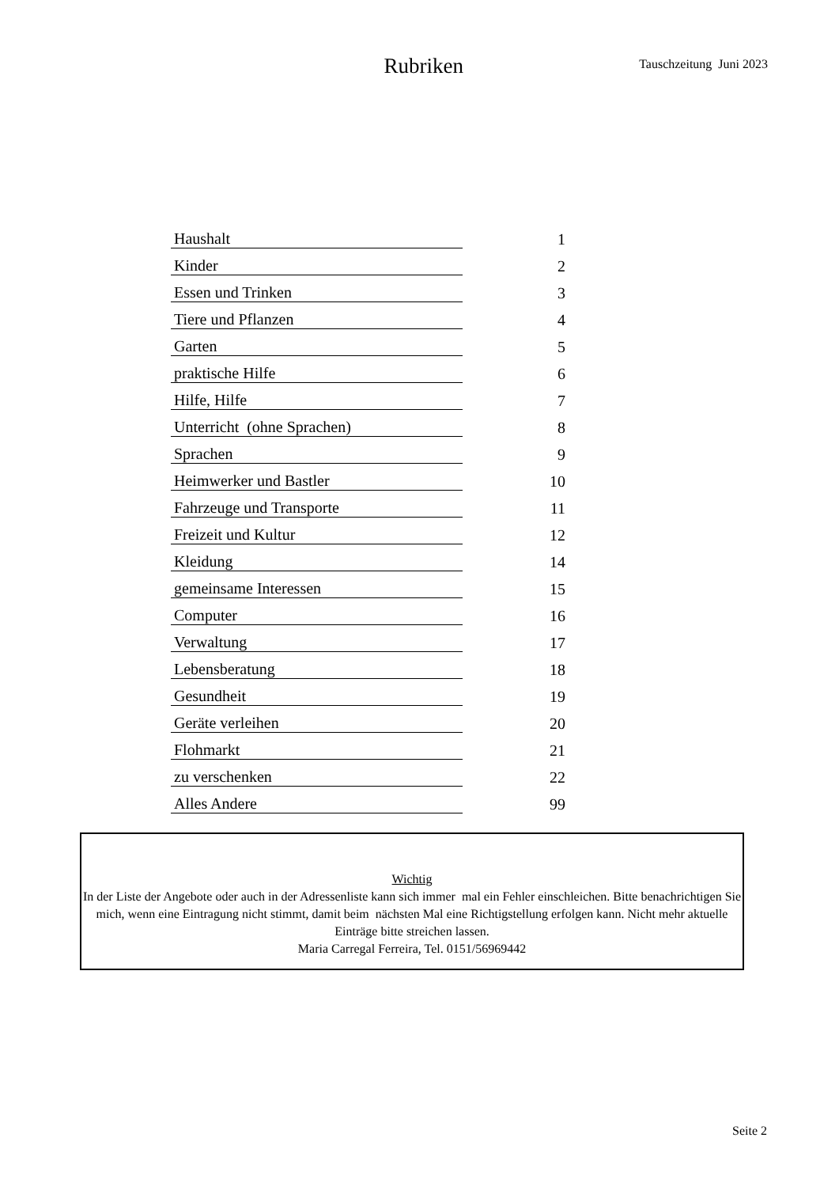Rubriken
Tauschzeitung Juni 2023
| Haushalt | 1 |
| Kinder | 2 |
| Essen und Trinken | 3 |
| Tiere und Pflanzen | 4 |
| Garten | 5 |
| praktische Hilfe | 6 |
| Hilfe, Hilfe | 7 |
| Unterricht (ohne Sprachen) | 8 |
| Sprachen | 9 |
| Heimwerker und Bastler | 10 |
| Fahrzeuge und Transporte | 11 |
| Freizeit und Kultur | 12 |
| Kleidung | 14 |
| gemeinsame Interessen | 15 |
| Computer | 16 |
| Verwaltung | 17 |
| Lebensberatung | 18 |
| Gesundheit | 19 |
| Geräte verleihen | 20 |
| Flohmarkt | 21 |
| zu verschenken | 22 |
| Alles Andere | 99 |
Wichtig
In der Liste der Angebote oder auch in der Adressenliste kann sich immer mal ein Fehler einschleichen. Bitte benachrichtigen Sie mich, wenn eine Eintragung nicht stimmt, damit beim nächsten Mal eine Richtigstellung erfolgen kann. Nicht mehr aktuelle Einträge bitte streichen lassen.
Maria Carregal Ferreira, Tel. 0151/56969442
Seite 2